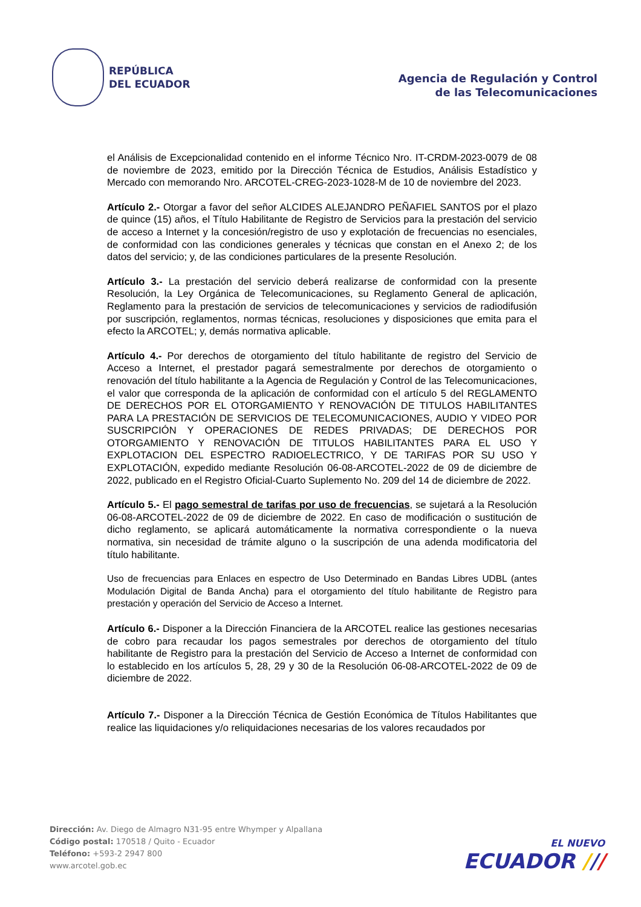REPÚBLICA
DEL ECUADOR
Agencia de Regulación y Control
de las Telecomunicaciones
el Análisis de Excepcionalidad contenido en el informe Técnico Nro. IT-CRDM-2023-0079 de 08 de noviembre de 2023, emitido por la Dirección Técnica de Estudios, Análisis Estadístico y Mercado con memorando Nro. ARCOTEL-CREG-2023-1028-M de 10 de noviembre del 2023.
Artículo 2.- Otorgar a favor del señor ALCIDES ALEJANDRO PEÑAFIEL SANTOS por el plazo de quince (15) años, el Título Habilitante de Registro de Servicios para la prestación del servicio de acceso a Internet y la concesión/registro de uso y explotación de frecuencias no esenciales, de conformidad con las condiciones generales y técnicas que constan en el Anexo 2; de los datos del servicio; y, de las condiciones particulares de la presente Resolución.
Artículo 3.- La prestación del servicio deberá realizarse de conformidad con la presente Resolución, la Ley Orgánica de Telecomunicaciones, su Reglamento General de aplicación, Reglamento para la prestación de servicios de telecomunicaciones y servicios de radiodifusión por suscripción, reglamentos, normas técnicas, resoluciones y disposiciones que emita para el efecto la ARCOTEL; y, demás normativa aplicable.
Artículo 4.- Por derechos de otorgamiento del título habilitante de registro del Servicio de Acceso a Internet, el prestador pagará semestralmente por derechos de otorgamiento o renovación del título habilitante a la Agencia de Regulación y Control de las Telecomunicaciones, el valor que corresponda de la aplicación de conformidad con el artículo 5 del REGLAMENTO DE DERECHOS POR EL OTORGAMIENTO Y RENOVACIÓN DE TITULOS HABILITANTES PARA LA PRESTACIÓN DE SERVICIOS DE TELECOMUNICACIONES, AUDIO Y VIDEO POR SUSCRIPCIÓN Y OPERACIONES DE REDES PRIVADAS; DE DERECHOS POR OTORGAMIENTO Y RENOVACIÓN DE TITULOS HABILITANTES PARA EL USO Y EXPLOTACION DEL ESPECTRO RADIOELECTRICO, Y DE TARIFAS POR SU USO Y EXPLOTACIÓN, expedido mediante Resolución 06-08-ARCOTEL-2022 de 09 de diciembre de 2022, publicado en el Registro Oficial-Cuarto Suplemento No. 209 del 14 de diciembre de 2022.
Artículo 5.- El pago semestral de tarifas por uso de frecuencias, se sujetará a la Resolución 06-08-ARCOTEL-2022 de 09 de diciembre de 2022. En caso de modificación o sustitución de dicho reglamento, se aplicará automáticamente la normativa correspondiente o la nueva normativa, sin necesidad de trámite alguno o la suscripción de una adenda modificatoria del título habilitante.
Uso de frecuencias para Enlaces en espectro de Uso Determinado en Bandas Libres UDBL (antes Modulación Digital de Banda Ancha) para el otorgamiento del título habilitante de Registro para prestación y operación del Servicio de Acceso a Internet.
Artículo 6.- Disponer a la Dirección Financiera de la ARCOTEL realice las gestiones necesarias de cobro para recaudar los pagos semestrales por derechos de otorgamiento del título habilitante de Registro para la prestación del Servicio de Acceso a Internet de conformidad con lo establecido en los artículos 5, 28, 29 y 30 de la Resolución 06-08-ARCOTEL-2022 de 09 de diciembre de 2022.
Artículo 7.- Disponer a la Dirección Técnica de Gestión Económica de Títulos Habilitantes que realice las liquidaciones y/o reliquidaciones necesarias de los valores recaudados por
Dirección: Av. Diego de Almagro N31-95 entre Whymper y Alpallana
Código postal: 170518 / Quito - Ecuador
Teléfono: +593-2 2947 800
www.arcotel.gob.ec
EL NUEVO
ECUADOR ///